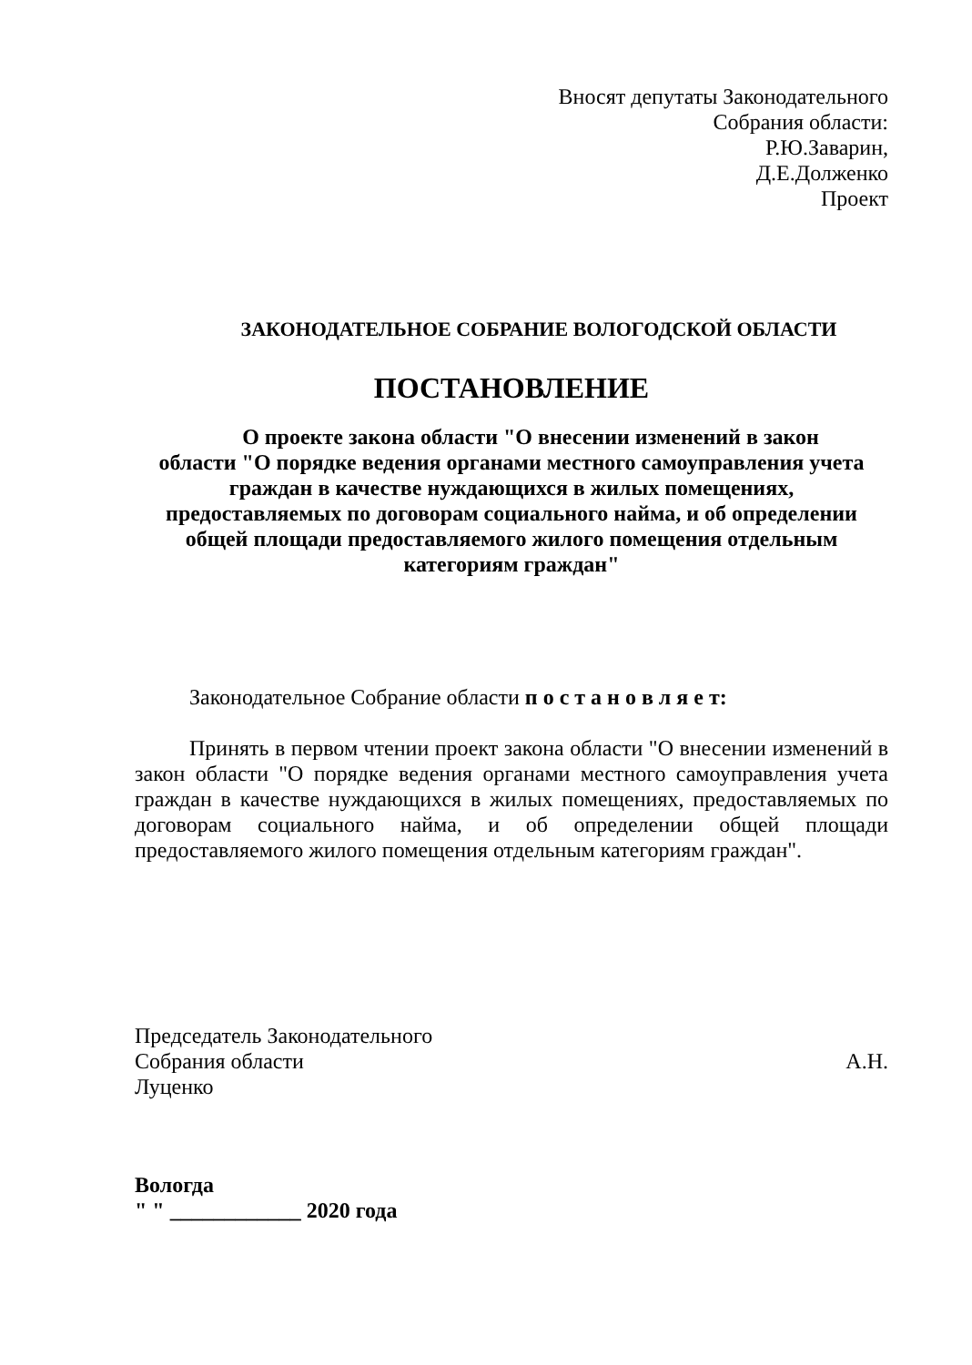Вносят депутаты Законодательного
Собрания области:
Р.Ю.Заварин,
Д.Е.Долженко
Проект
ЗАКОНОДАТЕЛЬНОЕ СОБРАНИЕ ВОЛОГОДСКОЙ ОБЛАСТИ
ПОСТАНОВЛЕНИЕ
О проекте закона области "О внесении изменений в закон
области "О порядке ведения органами местного самоуправления учета
граждан в качестве нуждающихся в жилых помещениях,
предоставляемых по договорам социального найма, и об определении
общей площади предоставляемого жилого помещения отдельным
категориям граждан"
Законодательное Собрание области п о с т а н о в л я е т:
Принять в первом чтении проект закона области "О внесении изменений в закон области "О порядке ведения органами местного самоуправления учета граждан в качестве нуждающихся в жилых помещениях, предоставляемых по договорам социального найма, и об определении общей площади предоставляемого жилого помещения отдельным категориям граждан".
Председатель Законодательного
Собрания области
А.Н.
Луценко
Вологда
" " ____________ 2020 года